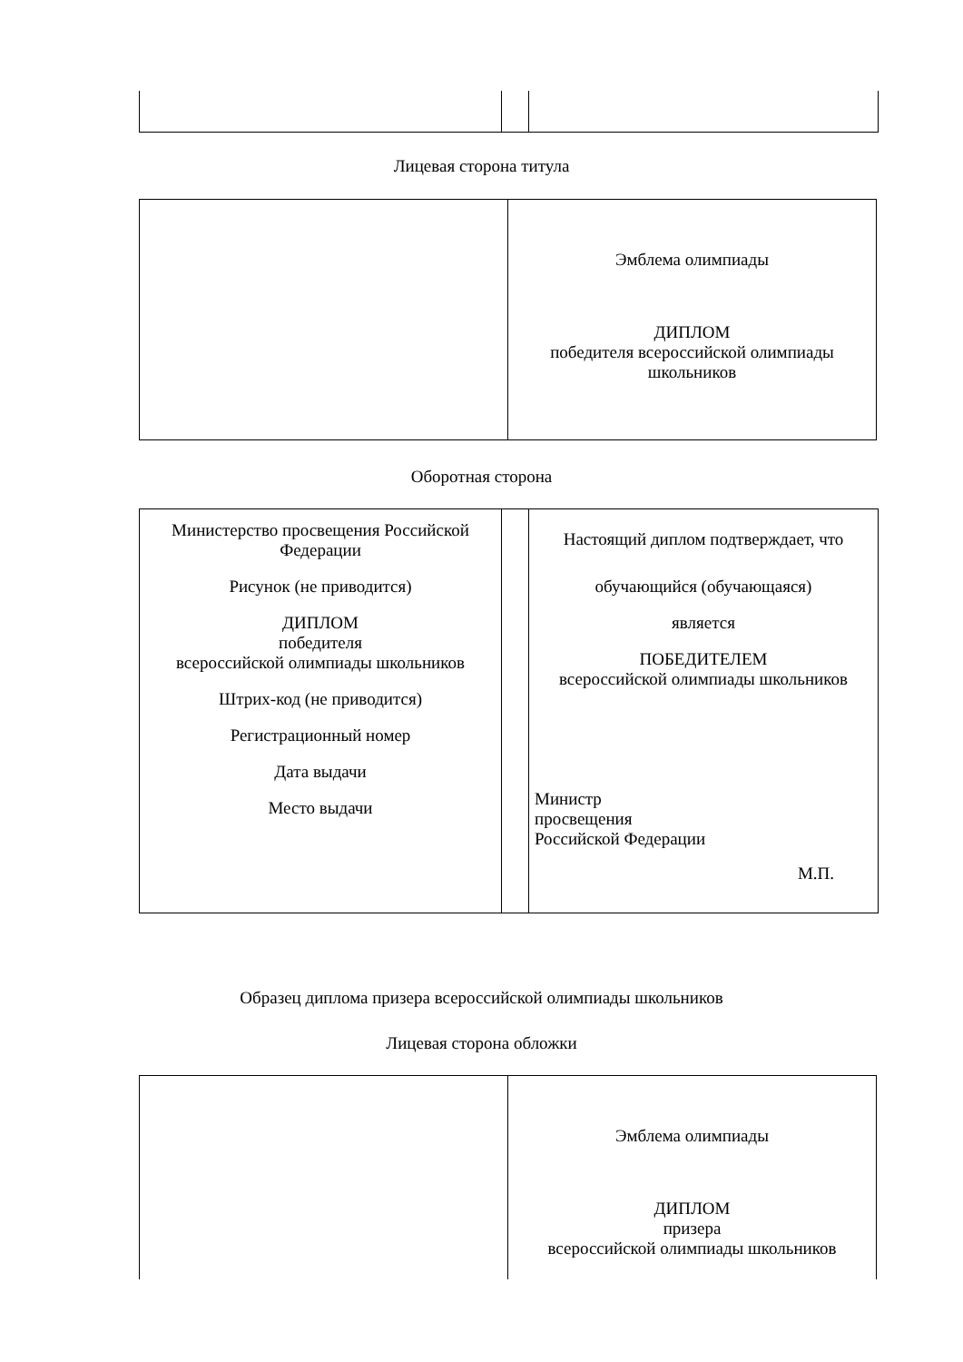Лицевая сторона титула
| | Эмблема олимпиады ДИПЛОМ победителя всероссийской олимпиады школьников |
Оборотная сторона
| Министерство просвещения Российской Федерации Рисунок (не приводится) ДИПЛОМ победителя всероссийской олимпиады школьников Штрих-код (не приводится) Регистрационный номер Дата выдачи Место выдачи | | Настоящий диплом подтверждает, что обучающийся (обучающаяся) является ПОБЕДИТЕЛЕМ всероссийской олимпиады школьников Министр просвещения Российской Федерации М.П. |
Образец диплома призера всероссийской олимпиады школьников
Лицевая сторона обложки
| | Эмблема олимпиады ДИПЛОМ призера всероссийской олимпиады школьников |